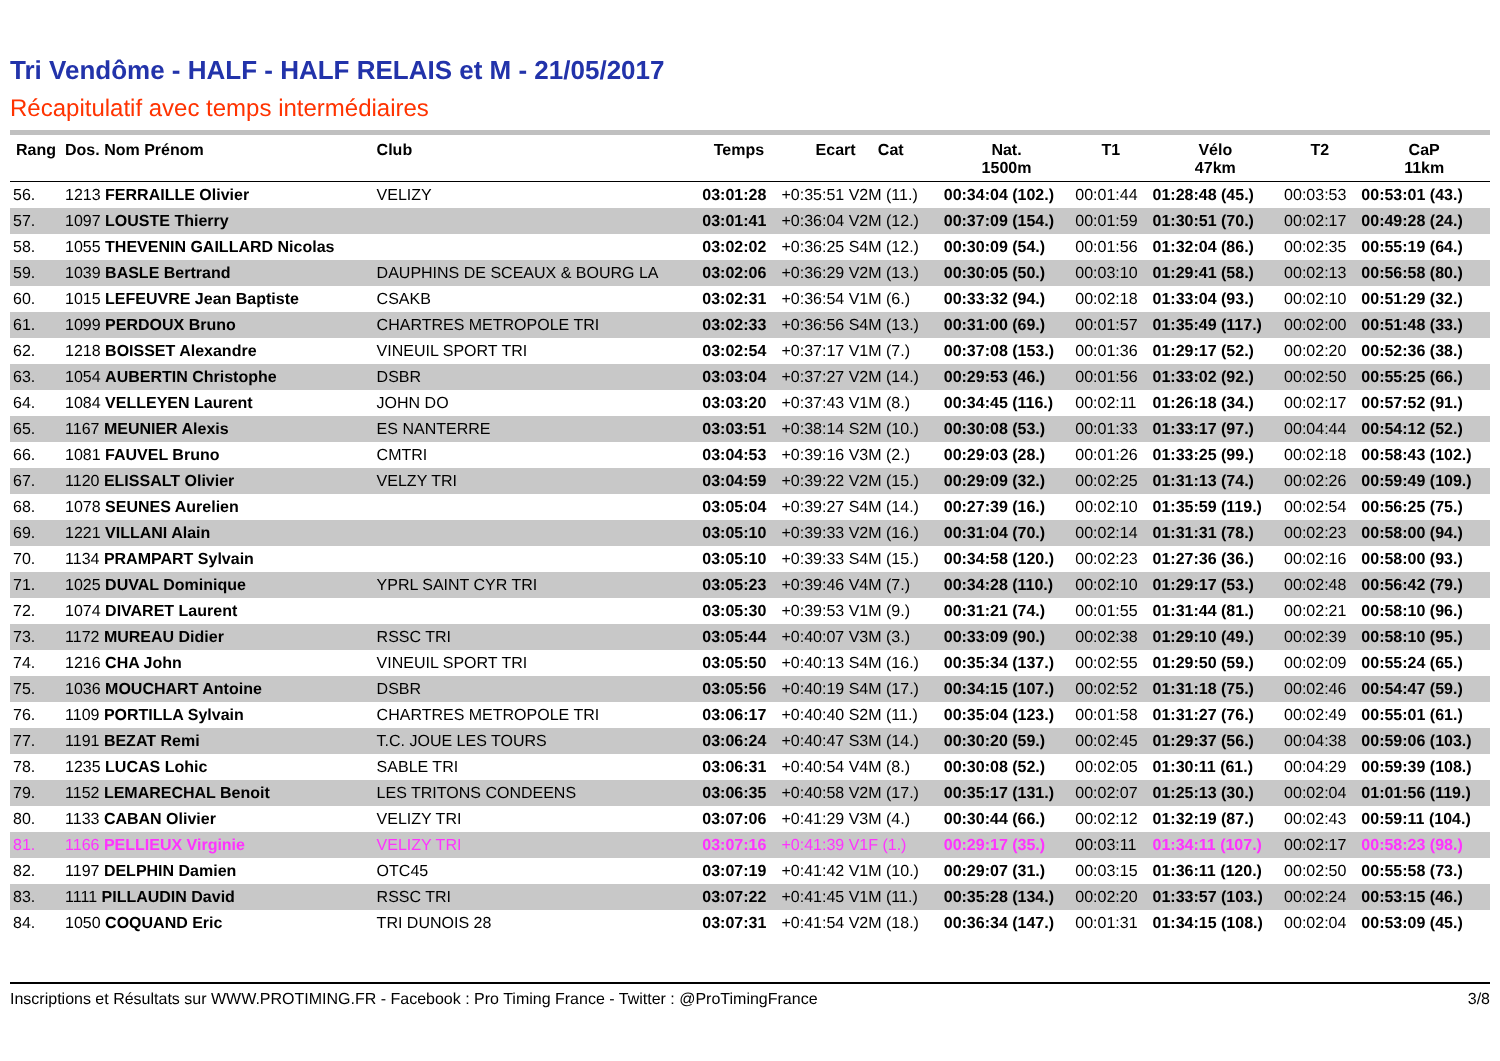Tri Vendôme - HALF - HALF RELAIS et M - 21/05/2017
Récapitulatif avec temps intermédiaires
| Rang | Dos. Nom Prénom | Club | Temps | Ecart Cat | Nat. 1500m | T1 | Vélo 47km | T2 | CaP 11km |
| --- | --- | --- | --- | --- | --- | --- | --- | --- | --- |
| 56. | 1213 FERRAILLE Olivier | VELIZY | 03:01:28 | +0:35:51 V2M (11.) | 00:34:04 (102.) | 00:01:44 | 01:28:48 (45.) | 00:03:53 | 00:53:01 (43.) |
| 57. | 1097 LOUSTE Thierry | | 03:01:41 | +0:36:04 V2M (12.) | 00:37:09 (154.) | 00:01:59 | 01:30:51 (70.) | 00:02:17 | 00:49:28 (24.) |
| 58. | 1055 THEVENIN GAILLARD Nicolas | | 03:02:02 | +0:36:25 S4M (12.) | 00:30:09 (54.) | 00:01:56 | 01:32:04 (86.) | 00:02:35 | 00:55:19 (64.) |
| 59. | 1039 BASLE Bertrand | DAUPHINS DE SCEAUX & BOURG LA | 03:02:06 | +0:36:29 V2M (13.) | 00:30:05 (50.) | 00:03:10 | 01:29:41 (58.) | 00:02:13 | 00:56:58 (80.) |
| 60. | 1015 LEFEUVRE Jean Baptiste | CSAKB | 03:02:31 | +0:36:54 V1M (6.) | 00:33:32 (94.) | 00:02:18 | 01:33:04 (93.) | 00:02:10 | 00:51:29 (32.) |
| 61. | 1099 PERDOUX Bruno | CHARTRES METROPOLE TRI | 03:02:33 | +0:36:56 S4M (13.) | 00:31:00 (69.) | 00:01:57 | 01:35:49 (117.) | 00:02:00 | 00:51:48 (33.) |
| 62. | 1218 BOISSET Alexandre | VINEUIL SPORT TRI | 03:02:54 | +0:37:17 V1M (7.) | 00:37:08 (153.) | 00:01:36 | 01:29:17 (52.) | 00:02:20 | 00:52:36 (38.) |
| 63. | 1054 AUBERTIN Christophe | DSBR | 03:03:04 | +0:37:27 V2M (14.) | 00:29:53 (46.) | 00:01:56 | 01:33:02 (92.) | 00:02:50 | 00:55:25 (66.) |
| 64. | 1084 VELLEYEN Laurent | JOHN DO | 03:03:20 | +0:37:43 V1M (8.) | 00:34:45 (116.) | 00:02:11 | 01:26:18 (34.) | 00:02:17 | 00:57:52 (91.) |
| 65. | 1167 MEUNIER Alexis | ES NANTERRE | 03:03:51 | +0:38:14 S2M (10.) | 00:30:08 (53.) | 00:01:33 | 01:33:17 (97.) | 00:04:44 | 00:54:12 (52.) |
| 66. | 1081 FAUVEL Bruno | CMTRI | 03:04:53 | +0:39:16 V3M (2.) | 00:29:03 (28.) | 00:01:26 | 01:33:25 (99.) | 00:02:18 | 00:58:43 (102.) |
| 67. | 1120 ELISSALT Olivier | VELZY TRI | 03:04:59 | +0:39:22 V2M (15.) | 00:29:09 (32.) | 00:02:25 | 01:31:13 (74.) | 00:02:26 | 00:59:49 (109.) |
| 68. | 1078 SEUNES Aurelien | | 03:05:04 | +0:39:27 S4M (14.) | 00:27:39 (16.) | 00:02:10 | 01:35:59 (119.) | 00:02:54 | 00:56:25 (75.) |
| 69. | 1221 VILLANI Alain | | 03:05:10 | +0:39:33 V2M (16.) | 00:31:04 (70.) | 00:02:14 | 01:31:31 (78.) | 00:02:23 | 00:58:00 (94.) |
| 70. | 1134 PRAMPART Sylvain | | 03:05:10 | +0:39:33 S4M (15.) | 00:34:58 (120.) | 00:02:23 | 01:27:36 (36.) | 00:02:16 | 00:58:00 (93.) |
| 71. | 1025 DUVAL Dominique | YPRL SAINT CYR TRI | 03:05:23 | +0:39:46 V4M (7.) | 00:34:28 (110.) | 00:02:10 | 01:29:17 (53.) | 00:02:48 | 00:56:42 (79.) |
| 72. | 1074 DIVARET Laurent | | 03:05:30 | +0:39:53 V1M (9.) | 00:31:21 (74.) | 00:01:55 | 01:31:44 (81.) | 00:02:21 | 00:58:10 (96.) |
| 73. | 1172 MUREAU Didier | RSSC TRI | 03:05:44 | +0:40:07 V3M (3.) | 00:33:09 (90.) | 00:02:38 | 01:29:10 (49.) | 00:02:39 | 00:58:10 (95.) |
| 74. | 1216 CHA John | VINEUIL SPORT TRI | 03:05:50 | +0:40:13 S4M (16.) | 00:35:34 (137.) | 00:02:55 | 01:29:50 (59.) | 00:02:09 | 00:55:24 (65.) |
| 75. | 1036 MOUCHART Antoine | DSBR | 03:05:56 | +0:40:19 S4M (17.) | 00:34:15 (107.) | 00:02:52 | 01:31:18 (75.) | 00:02:46 | 00:54:47 (59.) |
| 76. | 1109 PORTILLA Sylvain | CHARTRES METROPOLE TRI | 03:06:17 | +0:40:40 S2M (11.) | 00:35:04 (123.) | 00:01:58 | 01:31:27 (76.) | 00:02:49 | 00:55:01 (61.) |
| 77. | 1191 BEZAT Remi | T.C. JOUE LES TOURS | 03:06:24 | +0:40:47 S3M (14.) | 00:30:20 (59.) | 00:02:45 | 01:29:37 (56.) | 00:04:38 | 00:59:06 (103.) |
| 78. | 1235 LUCAS Lohic | SABLE TRI | 03:06:31 | +0:40:54 V4M (8.) | 00:30:08 (52.) | 00:02:05 | 01:30:11 (61.) | 00:04:29 | 00:59:39 (108.) |
| 79. | 1152 LEMARECHAL Benoit | LES TRITONS CONDEENS | 03:06:35 | +0:40:58 V2M (17.) | 00:35:17 (131.) | 00:02:07 | 01:25:13 (30.) | 00:02:04 | 01:01:56 (119.) |
| 80. | 1133 CABAN Olivier | VELIZY TRI | 03:07:06 | +0:41:29 V3M (4.) | 00:30:44 (66.) | 00:02:12 | 01:32:19 (87.) | 00:02:43 | 00:59:11 (104.) |
| 81. | 1166 PELLIEUX Virginie | VELIZY TRI | 03:07:16 | +0:41:39 V1F (1.) | 00:29:17 (35.) | 00:03:11 | 01:34:11 (107.) | 00:02:17 | 00:58:23 (98.) |
| 82. | 1197 DELPHIN Damien | OTC45 | 03:07:19 | +0:41:42 V1M (10.) | 00:29:07 (31.) | 00:03:15 | 01:36:11 (120.) | 00:02:50 | 00:55:58 (73.) |
| 83. | 1111 PILLAUDIN David | RSSC TRI | 03:07:22 | +0:41:45 V1M (11.) | 00:35:28 (134.) | 00:02:20 | 01:33:57 (103.) | 00:02:24 | 00:53:15 (46.) |
| 84. | 1050 COQUAND Eric | TRI DUNOIS 28 | 03:07:31 | +0:41:54 V2M (18.) | 00:36:34 (147.) | 00:01:31 | 01:34:15 (108.) | 00:02:04 | 00:53:09 (45.) |
Inscriptions et Résultats sur WWW.PROTIMING.FR - Facebook : Pro Timing France - Twitter : @ProTimingFrance 3/8